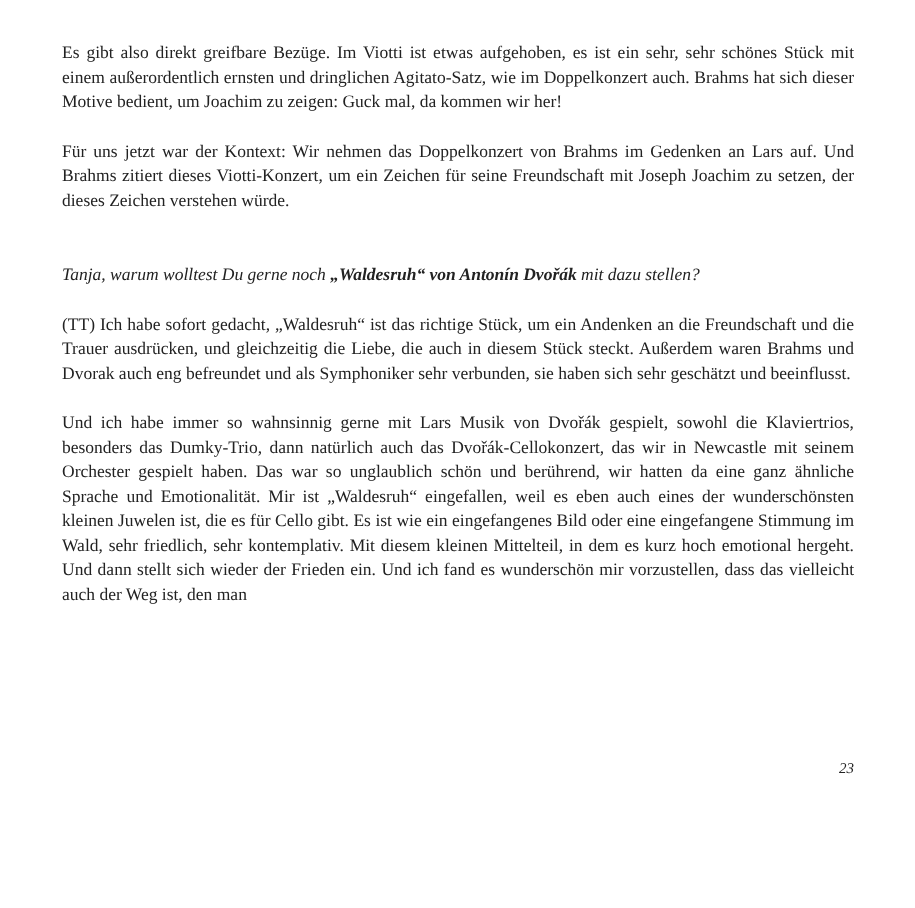Es gibt also direkt greifbare Bezüge. Im Viotti ist etwas aufgehoben, es ist ein sehr, sehr schönes Stück mit einem außerordentlich ernsten und dringlichen Agitato-Satz, wie im Doppelkonzert auch. Brahms hat sich dieser Motive bedient, um Joachim zu zeigen: Guck mal, da kommen wir her!
Für uns jetzt war der Kontext: Wir nehmen das Doppelkonzert von Brahms im Gedenken an Lars auf. Und Brahms zitiert dieses Viotti-Konzert, um ein Zeichen für seine Freundschaft mit Joseph Joachim zu setzen, der dieses Zeichen verstehen würde.
Tanja, warum wolltest Du gerne noch „Waldesruh“ von Antonín Dvořák mit dazu stellen?
(TT) Ich habe sofort gedacht, „Waldesruh“ ist das richtige Stück, um ein Andenken an die Freundschaft und die Trauer ausdrücken, und gleichzeitig die Liebe, die auch in diesem Stück steckt. Außerdem waren Brahms und Dvorak auch eng befreundet und als Symphoniker sehr verbunden, sie haben sich sehr geschätzt und beeinflusst.
Und ich habe immer so wahnsinnig gerne mit Lars Musik von Dvořák gespielt, sowohl die Klaviertrios, besonders das Dumky-Trio, dann natürlich auch das Dvořák-Cellokonzert, das wir in Newcastle mit seinem Orchester gespielt haben. Das war so unglaublich schön und berührend, wir hatten da eine ganz ähnliche Sprache und Emotionalität. Mir ist „Waldesruh“ eingefallen, weil es eben auch eines der wunderschönsten kleinen Juwelen ist, die es für Cello gibt. Es ist wie ein eingefangenes Bild oder eine eingefangene Stimmung im Wald, sehr friedlich, sehr kontemplativ. Mit diesem kleinen Mittelteil, in dem es kurz hoch emotional hergeht. Und dann stellt sich wieder der Frieden ein. Und ich fand es wunderschön mir vorzustellen, dass das vielleicht auch der Weg ist, den man
23